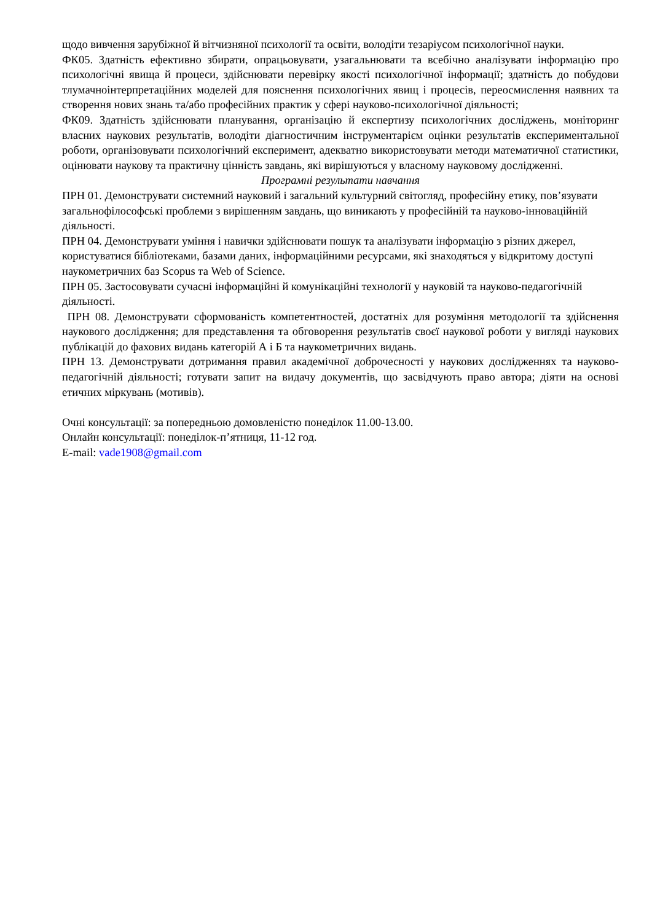щодо вивчення зарубіжної й вітчизняної психології та освіти, володіти тезаріусом психологічної науки.
ФК05. Здатність ефективно збирати, опрацьовувати, узагальнювати та всебічно аналізувати інформацію про психологічні явища й процеси, здійснювати перевірку якості психологічної інформації; здатність до побудови тлумачноінтерпретаційних моделей для пояснення психологічних явищ і процесів, переосмислення наявних та створення нових знань та/або професійних практик у сфері науково-психологічної діяльності;
ФК09. Здатність здійснювати планування, організацію й експертизу психологічних досліджень, моніторинг власних наукових результатів, володіти діагностичним інструментарієм оцінки результатів експериментальної роботи, організовувати психологічний експеримент, адекватно використовувати методи математичної статистики, оцінювати наукову та практичну цінність завдань, які вирішуються у власному науковому дослідженні.
Програмні результати навчання
ПРН 01. Демонструвати системний науковий і загальний культурний світогляд, професійну етику, пов’язувати загальнофілософські проблеми з вирішенням завдань, що виникають у професійній та науково-інноваційній діяльності.
ПРН 04. Демонструвати уміння і навички здійснювати пошук та аналізувати інформацію з різних джерел, користуватися бібліотеками, базами даних, інформаційними ресурсами, які знаходяться у відкритому доступі наукометричних баз Scopus та Web of Science.
ПРН 05. Застосовувати сучасні інформаційні й комунікаційні технології у науковій та науково-педагогічній діяльності.
ПРН 08. Демонструвати сформованість компетентностей, достатніх для розуміння методології та здійснення наукового дослідження; для представлення та обговорення результатів своєї наукової роботи у вигляді наукових публікацій до фахових видань категорій А і Б та наукометричних видань.
ПРН 13. Демонструвати дотримання правил академічної доброчесності у наукових дослідженнях та науково-педагогічній діяльності; готувати запит на видачу документів, що засвідчують право автора; діяти на основі етичних міркувань (мотивів).
Очні консультації: за попередньою домовленістю понеділок 11.00-13.00.
Онлайн консультації: понеділок-п’ятниця, 11-12 год.
E-mail: vade1908@gmail.com